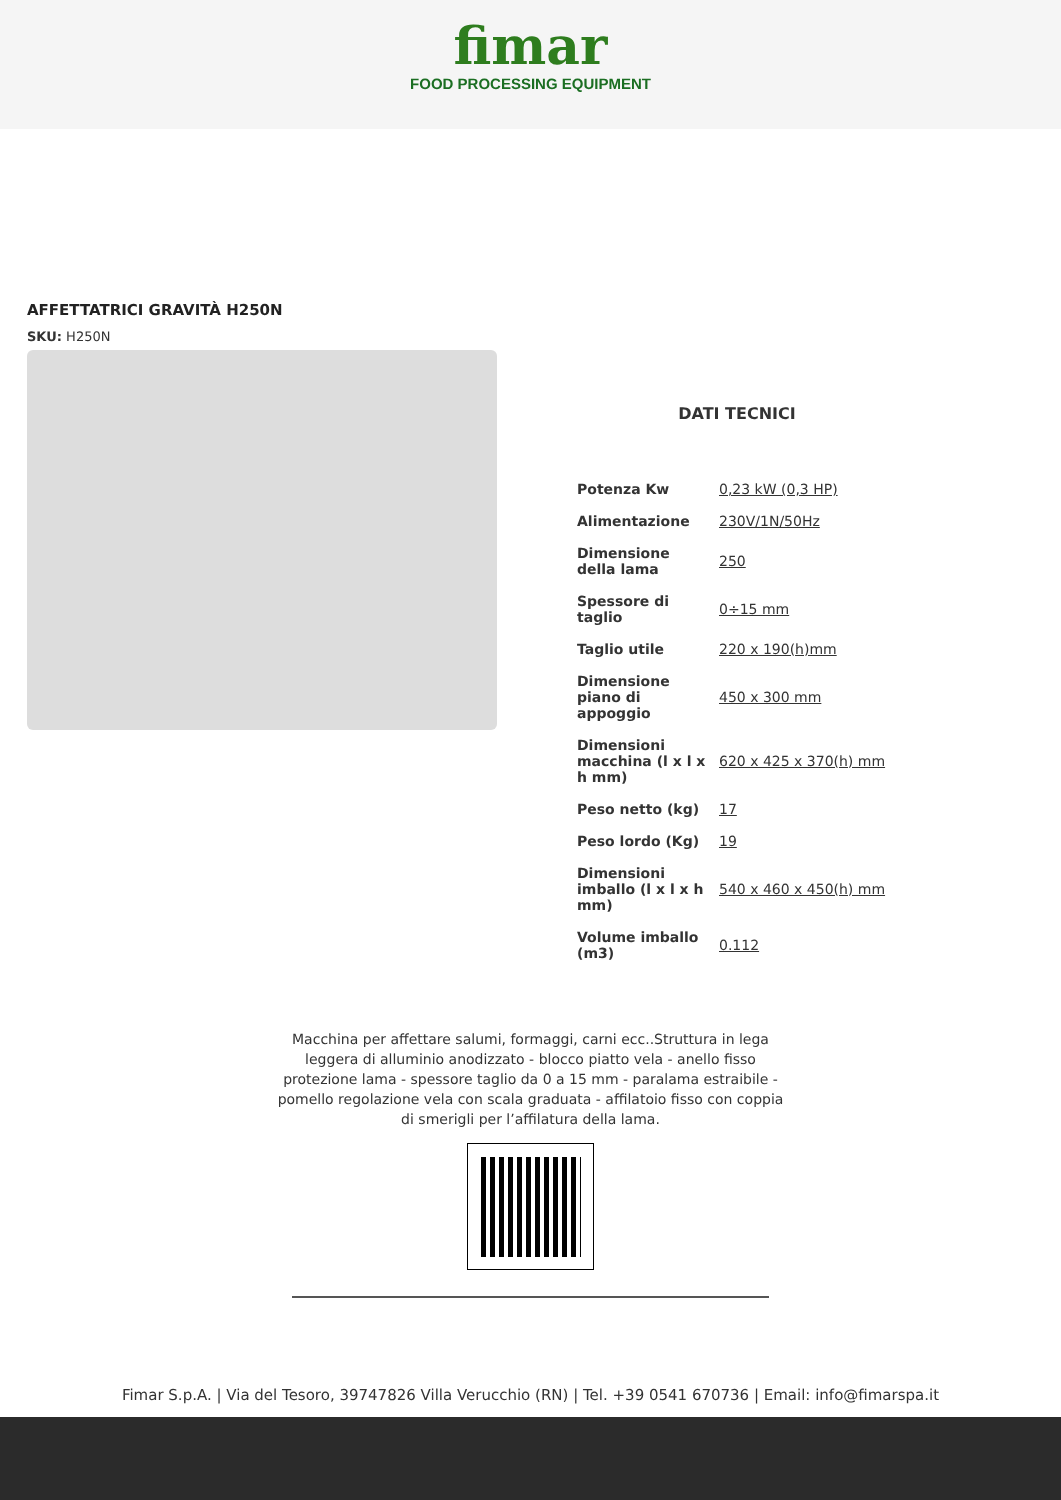fimar FOOD PROCESSING EQUIPMENT
AFFETTATRICI GRAVITÀ H250N
SKU: H250N
DATI TECNICI
| Potenza Kw | 0,23 kW (0,3 HP) |
| Alimentazione | 230V/1N/50Hz |
| Dimensione della lama | 250 |
| Spessore di taglio | 0÷15 mm |
| Taglio utile | 220 x 190(h)mm |
| Dimensione piano di appoggio | 450 x 300 mm |
| Dimensioni macchina (l x l x h mm) | 620 x 425 x 370(h) mm |
| Peso netto (kg) | 17 |
| Peso lordo (Kg) | 19 |
| Dimensioni imballo (l x l x h mm) | 540 x 460 x 450(h) mm |
| Volume imballo (m3) | 0.112 |
Macchina per affettare salumi, formaggi, carni ecc..Struttura in lega leggera di alluminio anodizzato - blocco piatto vela - anello fisso protezione lama - spessore taglio da 0 a 15 mm - paralama estraibile - pomello regolazione vela con scala graduata - affilatoio fisso con coppia di smerigli per l’affilatura della lama.
Fimar S.p.A. | Via del Tesoro, 39747826 Villa Verucchio (RN) | Tel. +39 0541 670736 | Email: info@fimarspa.it